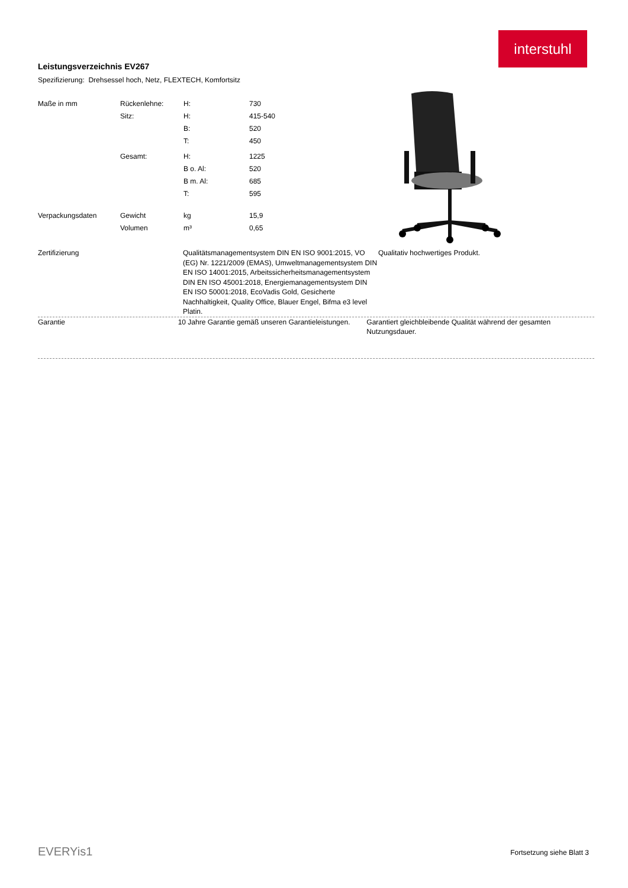interstuhl
Leistungsverzeichnis EV267
Spezifizierung: Drehsessel hoch, Netz, FLEXTECH, Komfortsitz
| Maße in mm | Rückenlehne: | H: | 730 |
| | Sitz: | H: | 415-540 |
| | | B: | 520 |
| | | T: | 450 |
| | Gesamt: | H: | 1225 |
| | | B o. Al: | 520 |
| | | B m. Al: | 685 |
| | | T: | 595 |
| Verpackungsdaten | Gewicht | kg | 15,9 |
| | Volumen | m³ | 0,65 |
Zertifizierung Qualitätsmanagementsystem DIN EN ISO 9001:2015, VO (EG) Nr. 1221/2009 (EMAS), Umweltmanagementsystem DIN EN ISO 14001:2015, Arbeitssicherheitsmanagementsystem DIN EN ISO 45001:2018, Energiemanagementsystem DIN EN ISO 50001:2018, EcoVadis Gold, Gesicherte Nachhaltigkeit, Quality Office, Blauer Engel, Bifma e3 level Platin.
Qualitativ hochwertiges Produkt.
Garantie 10 Jahre Garantie gemäß unseren Garantieleistungen.
Garantiert gleichbleibende Qualität während der gesamten Nutzungsdauer.
EVERYis1 Fortsetzung siehe Blatt 3